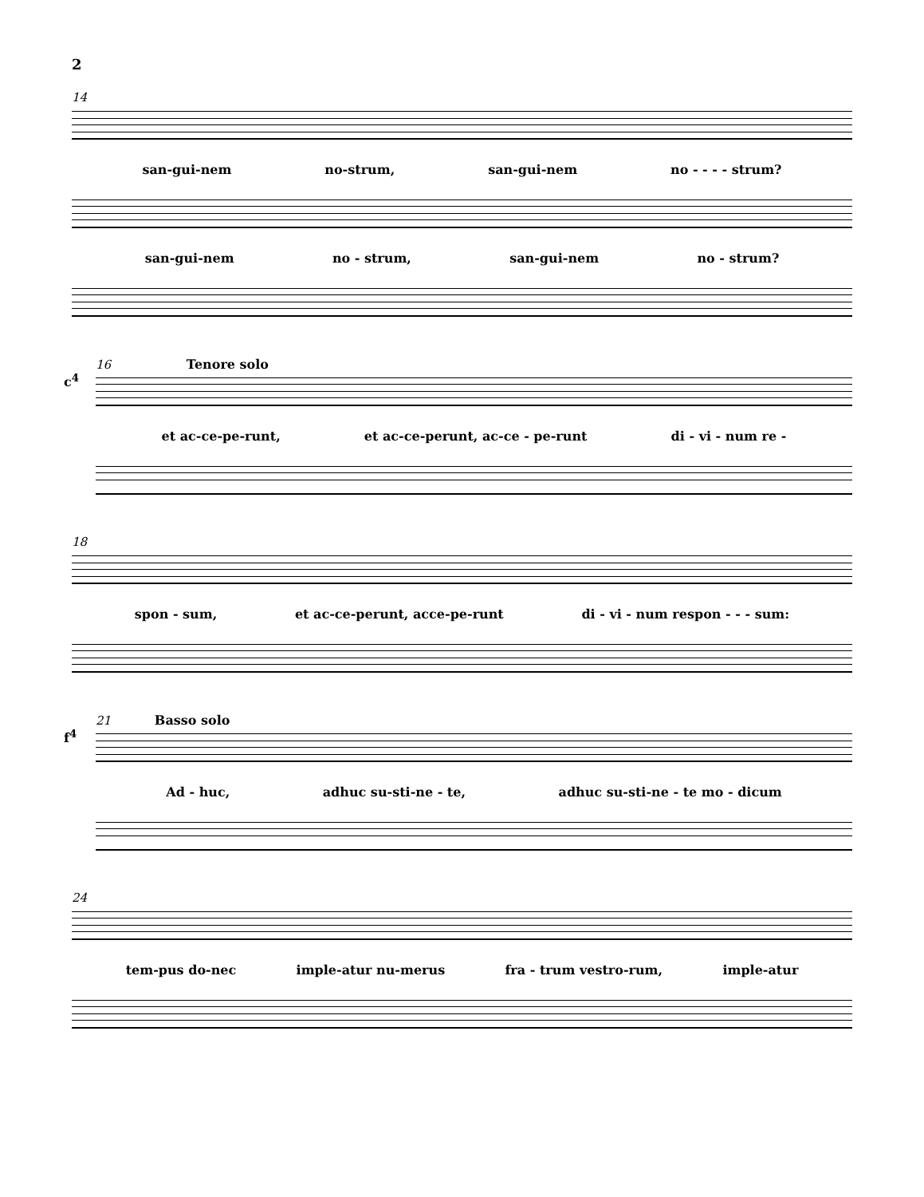2
14
san-gui-nem no-strum, san-gui-nem no - - - - strum?
san-gui-nem no - strum, san-gui-nem no - strum?
16 Tenore solo
c<sup>4</sup>
et ac-ce-pe-runt, et ac-ce-perunt, ac-ce - pe-runt di - vi - num re -
18
spon - sum, et ac-ce-perunt, acce-pe-runt di - vi - num respon - - - sum:
21 Basso solo
f<sup>4</sup>
Ad - huc, adhuc su-sti-ne - te, adhuc su-sti-ne - te mo - dicum
24
tem-pus do-nec imple-atur nu-merus fra - trum vestro-rum, imple-atur